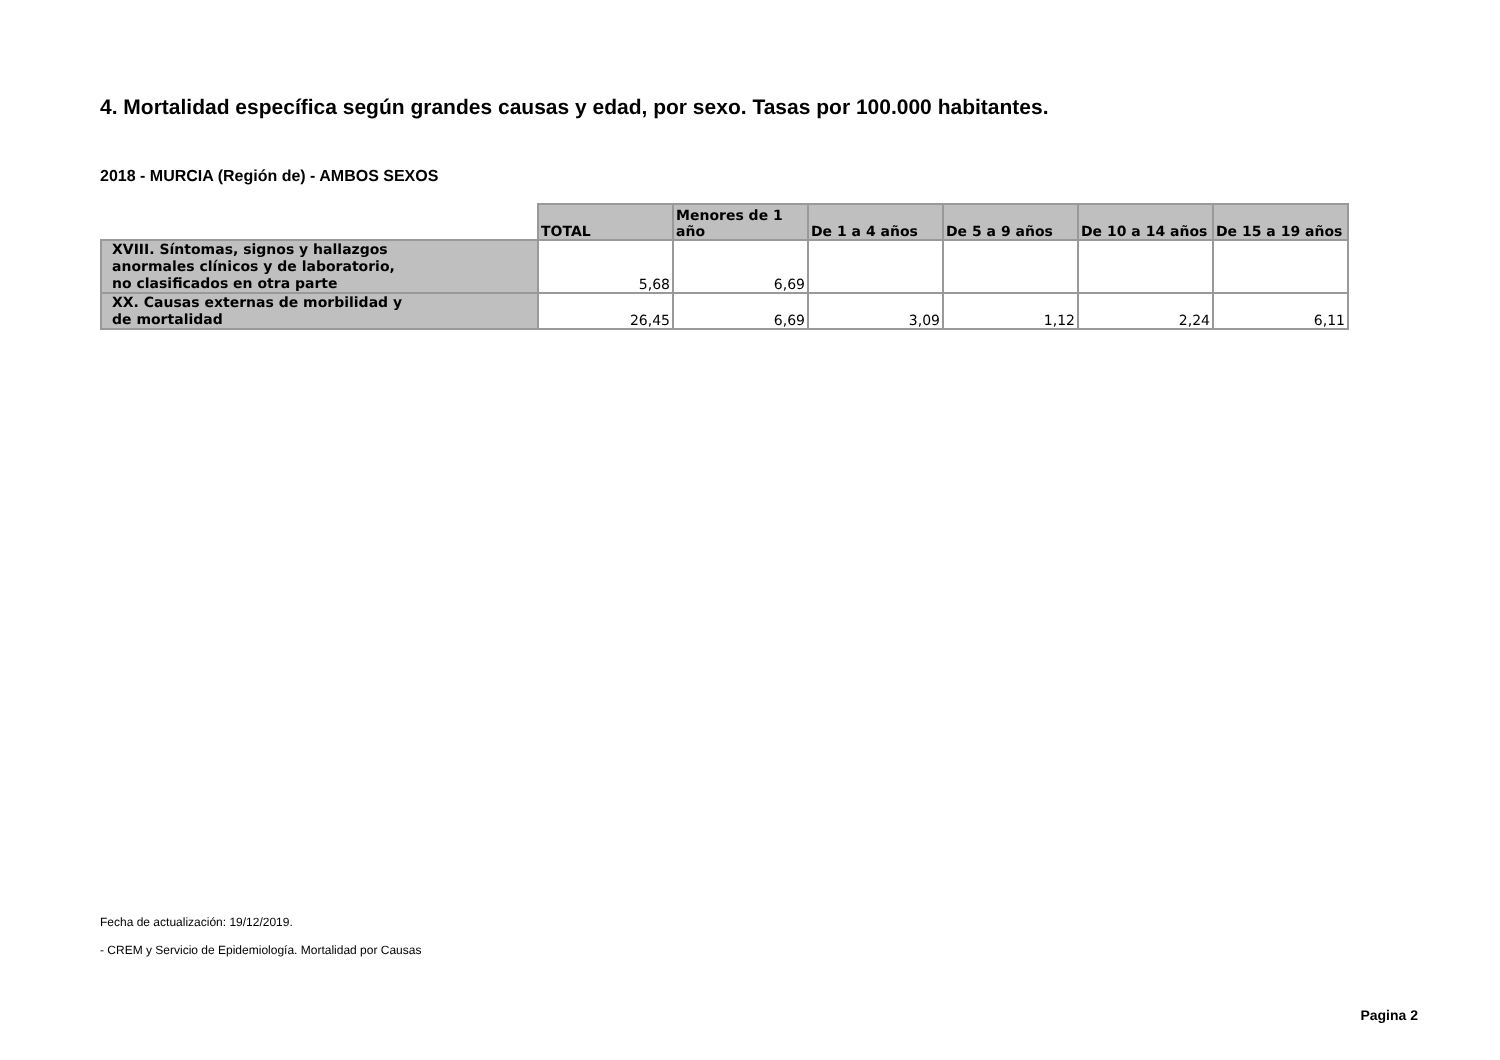4. Mortalidad específica según grandes causas y edad, por sexo. Tasas por 100.000 habitantes.
2018 - MURCIA (Región de) - AMBOS SEXOS
| | TOTAL | Menores de 1 año | De 1 a 4 años | De 5 a 9 años | De 10 a 14 años | De 15 a 19 años |
| --- | --- | --- | --- | --- | --- | --- |
| XVIII. Síntomas, signos y hallazgos anormales clínicos y de laboratorio, no clasificados en otra parte | 5,68 | 6,69 | | | | |
| XX. Causas externas de morbilidad y de mortalidad | 26,45 | 6,69 | 3,09 | 1,12 | 2,24 | 6,11 |
Fecha de actualización: 19/12/2019.
- CREM y Servicio de Epidemiología. Mortalidad por Causas
Pagina 2